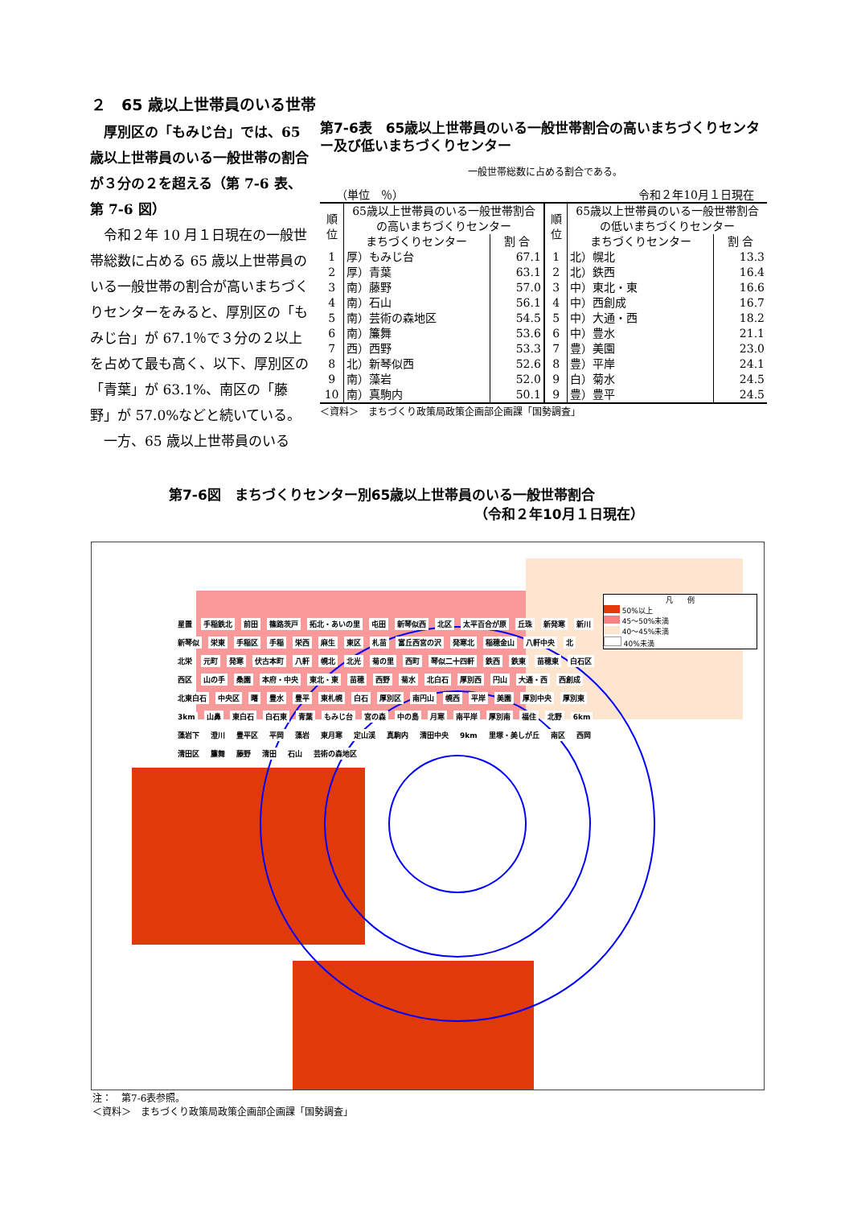２　65 歳以上世帯員のいる世帯
　厚別区の「もみじ台」では、65 歳以上世帯員のいる一般世帯の割合が３分の２を超える（第 7-6 表、第 7-6 図）
　令和２年 10 月１日現在の一般世帯総数に占める 65 歳以上世帯員のいる一般世帯の割合が高いまちづくりセンターをみると、厚別区の「もみじ台」が 67.1％で３分の２以上を占めて最も高く、以下、厚別区の「青葉」が 63.1%、南区の「藤野」が 57.0%などと続いている。
　一方、65 歳以上世帯員のいる
第7-6表　65歳以上世帯員のいる一般世帯割合の高いまちづくりセンター及び低いまちづくりセンター
一般世帯総数に占める割合である。
（単位　％） 令和２年10月１日現在
| 順位 | 65歳以上世帯員のいる一般世帯割合の高いまちづくりセンター | | 順位 | 65歳以上世帯員のいる一般世帯割合の低いまちづくりセンター | |
| --- | --- | --- | --- | --- | --- |
| | まちづくりセンター | 割 合 | | まちづくりセンター | 割 合 |
| 1 | 厚）もみじ台 | 67.1 | 1 | 北）幌北 | 13.3 |
| 2 | 厚）青葉 | 63.1 | 2 | 北）鉄西 | 16.4 |
| 3 | 南）藤野 | 57.0 | 3 | 中）東北・東 | 16.6 |
| 4 | 南）石山 | 56.1 | 4 | 中）西創成 | 16.7 |
| 5 | 南）芸術の森地区 | 54.5 | 5 | 中）大通・西 | 18.2 |
| 6 | 南）簾舞 | 53.6 | 6 | 中）豊水 | 21.1 |
| 7 | 西）西野 | 53.3 | 7 | 豊）美園 | 23.0 |
| 8 | 北）新琴似西 | 52.6 | 8 | 豊）平岸 | 24.1 |
| 9 | 南）藻岩 | 52.0 | 9 | 白）菊水 | 24.5 |
| 10 | 南）真駒内 | 50.1 | 9 | 豊）豊平 | 24.5 |
＜資料＞　まちづくり政策局政策企画部企画課「国勢調査」
第7-6図　まちづくりセンター別65歳以上世帯員のいる一般世帯割合
（令和２年10月１日現在）
凡　　例
50%以上
45～50%未満
40～45%未満
40%未満
星置 手稲鉄北 前田 篠路茨戸 拓北・あいの里 屯田 新琴似西 北区 太平百合が原 丘珠 新発寒 新川 新琴似 栄東 手稲区 手稲 栄西 麻生 東区 札苗 富丘西宮の沢 発寒北 稲穂金山 八軒中央 北 北栄 元町 発寒 伏古本町 八軒 幌北 北光 菊の里 西町 琴似二十四軒 鉄西 鉄東 苗穂東 白石区 西区 山の手 桑園 本府・中央 東北・東 苗穂 西野 菊水 北白石 厚別西 円山 大通・西 西創成 北東白石 中央区 曙 豊水 豊平 東札幌 白石 厚別区 南円山 幌西 平岸 美園 厚別中央 厚別東 3km 山鼻 東白石 白石東 青葉 もみじ台 宮の森 中の島 月寒 南平岸 厚別南 福住 北野 6km 藻岩下 澄川 豊平区 平岡 藻岩 東月寒 定山渓 真駒内 清田中央 9km 里塚・美しが丘 南区 西岡 清田区 簾舞 藤野 清田 石山 芸術の森地区
注：　第7-6表参照。
＜資料＞　まちづくり政策局政策企画部企画課「国勢調査」